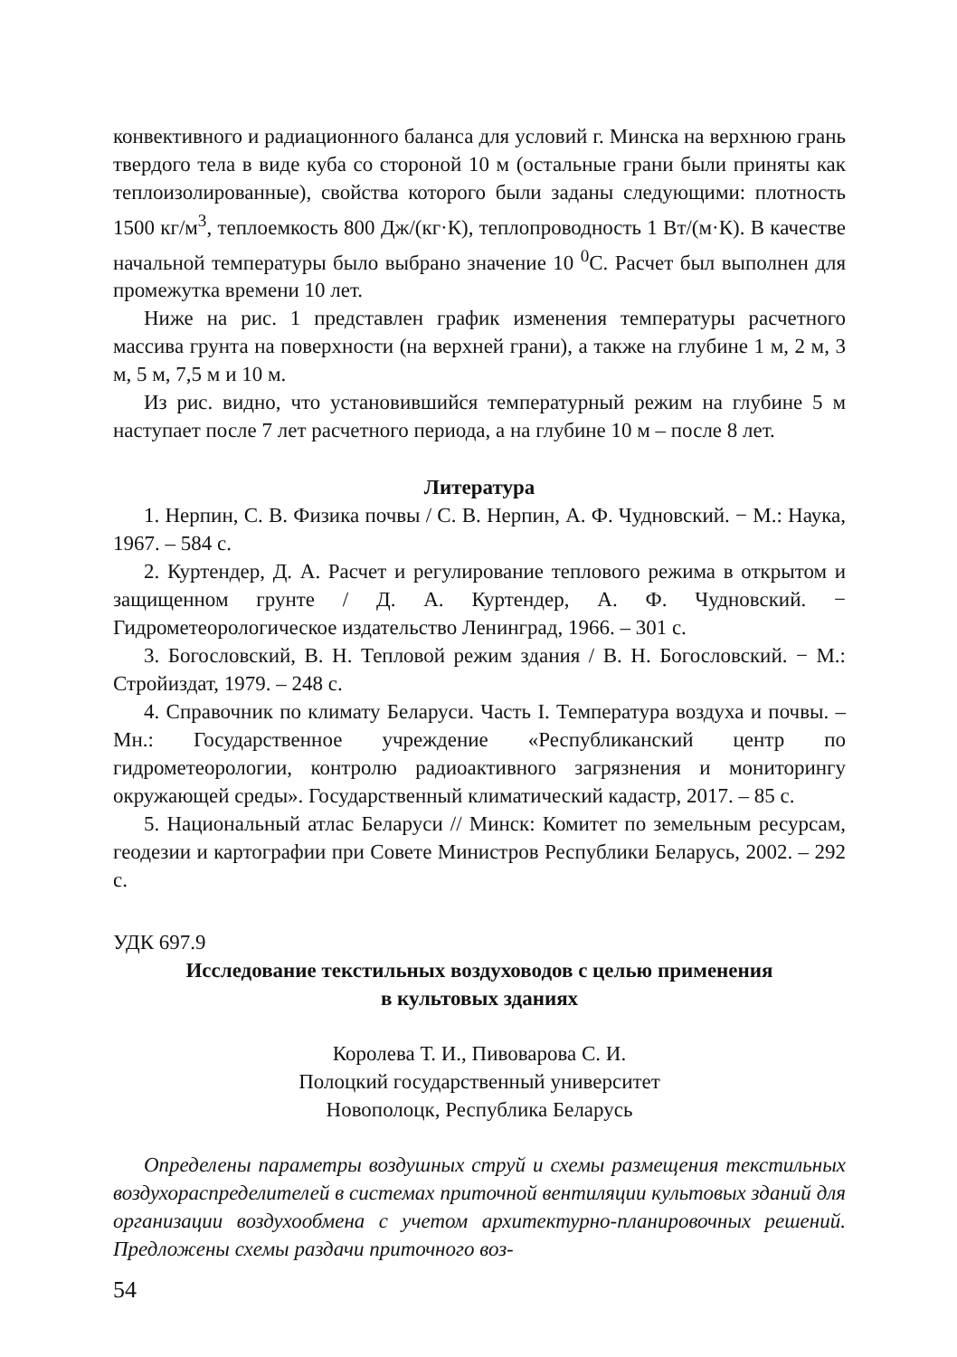конвективного и радиационного баланса для условий г. Минска на верхнюю грань твердого тела в виде куба со стороной 10 м (остальные грани были приняты как теплоизолированные), свойства которого были заданы следующими: плотность 1500 кг/м<sup>3</sup>, теплоемкость 800 Дж/(кг·К), теплопроводность 1 Вт/(м·К). В качестве начальной температуры было выбрано значение 10 <sup>0</sup>С. Расчет был выполнен для промежутка времени 10 лет.
Ниже на рис. 1 представлен график изменения температуры расчетного массива грунта на поверхности (на верхней грани), а также на глубине 1 м, 2 м, 3 м, 5 м, 7,5 м и 10 м.
Из рис. видно, что установившийся температурный режим на глубине 5 м наступает после 7 лет расчетного периода, а на глубине 10 м – после 8 лет.
Литература
1. Нерпин, С. В. Физика почвы / С. В. Нерпин, А. Ф. Чудновский. − М.: Наука, 1967. – 584 с.
2. Куртендер, Д. А. Расчет и регулирование теплового режима в открытом и защищенном грунте / Д. А. Куртендер, А. Ф. Чудновский. − Гидрометеорологическое издательство Ленинград, 1966. – 301 с.
3. Богословский, В. Н. Тепловой режим здания / В. Н. Богословский. − М.: Стройиздат, 1979. – 248 с.
4. Справочник по климату Беларуси. Часть I. Температура воздуха и почвы. – Мн.: Государственное учреждение «Республиканский центр по гидрометеорологии, контролю радиоактивного загрязнения и мониторингу окружающей среды». Государственный климатический кадастр, 2017. – 85 с.
5. Национальный атлас Беларуси // Минск: Комитет по земельным ресурсам, геодезии и картографии при Совете Министров Республики Беларусь, 2002. – 292 с.
УДК 697.9
Исследование текстильных воздуховодов с целью применения
в культовых зданиях
Королева Т. И., Пивоварова С. И.
Полоцкий государственный университет
Новополоцк, Республика Беларусь
Определены параметры воздушных струй и схемы размещения текстильных воздухораспределителей в системах приточной вентиляции культовых зданий для организации воздухообмена с учетом архитектурно-планировочных решений. Предложены схемы раздачи приточного воз-
54